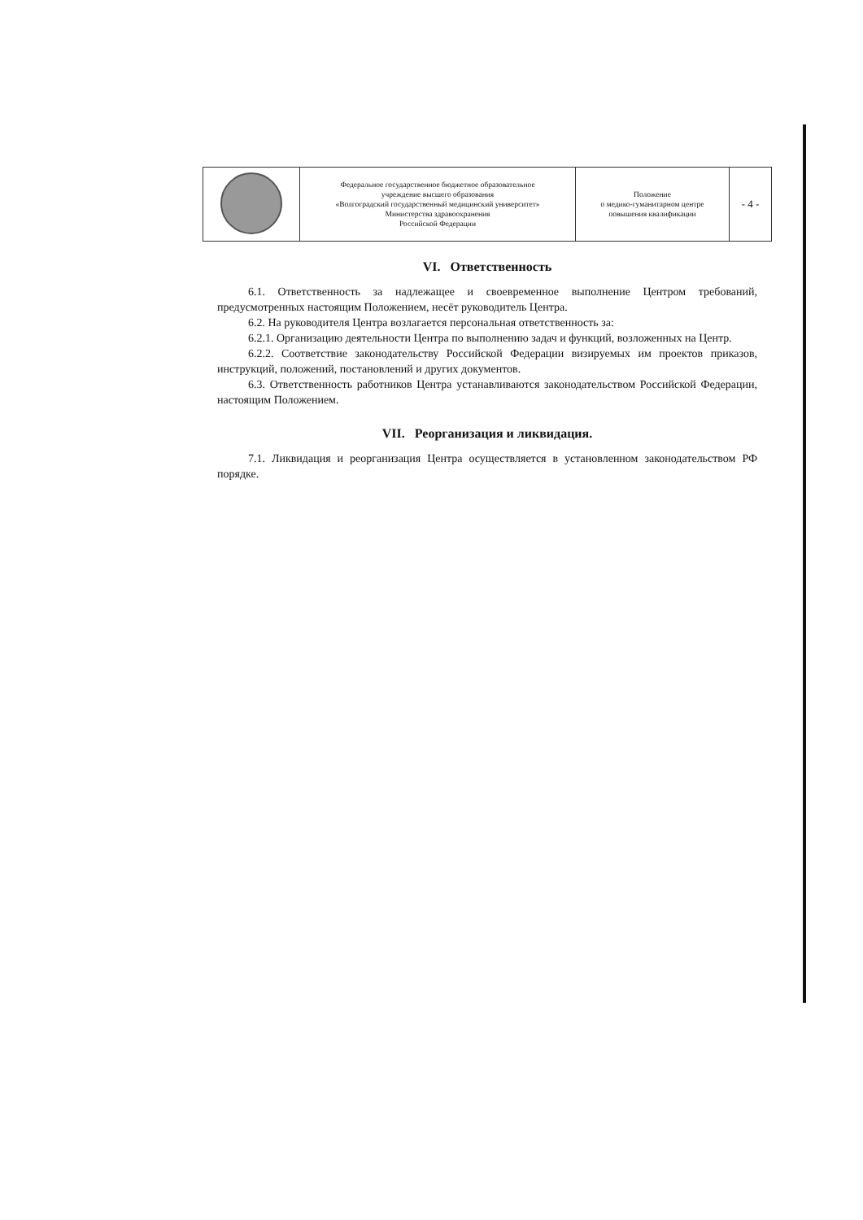| | Федеральное государственное бюджетное образовательное учреждение высшего образования «Волгоградский государственный медицинский университет» Министерства здравоохранения Российской Федерации | Положение о медико-гуманитарном центре повышения квалификации | - 4 - |
VI. Ответственность
6.1. Ответственность за надлежащее и своевременное выполнение Центром требований, предусмотренных настоящим Положением, несёт руководитель Центра.
6.2. На руководителя Центра возлагается персональная ответственность за:
6.2.1. Организацию деятельности Центра по выполнению задач и функций, возложенных на Центр.
6.2.2. Соответствие законодательству Российской Федерации визируемых им проектов приказов, инструкций, положений, постановлений и других документов.
6.3. Ответственность работников Центра устанавливаются законодательством Российской Федерации, настоящим Положением.
VII. Реорганизация и ликвидация.
7.1. Ликвидация и реорганизация Центра осуществляется в установленном законодательством РФ порядке.